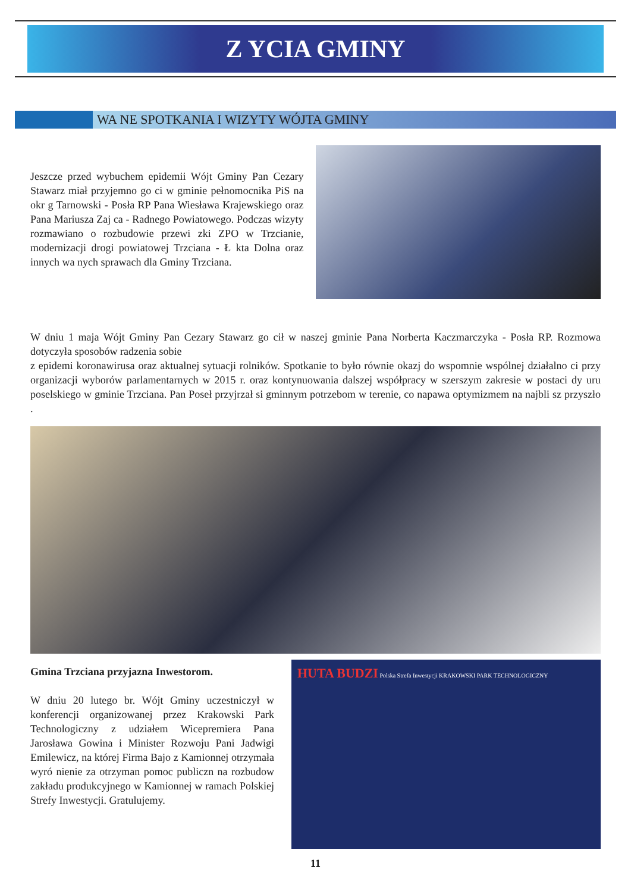Z YCIA GMINY
WA NE SPOTKANIA I WIZYTY WÓJTA GMINY
Jeszcze przed wybuchem epidemii Wójt Gminy Pan Cezary Stawarz miał przyjemno go ci w gminie pełnomocnika PiS na okr g Tarnowski - Posła RP Pana Wiesława Krajewskiego oraz Pana Mariusza Zaj ca - Radnego Powiatowego. Podczas wizyty rozmawiano o rozbudowie przewi zki ZPO w Trzcianie, modernizacji drogi powiatowej Trzciana - Ł kta Dolna oraz innych wa nych sprawach dla Gminy Trzciana.
W dniu 1 maja Wójt Gminy Pan Cezary Stawarz go cił w naszej gminie Pana Norberta Kaczmarczyka - Posła RP. Rozmowa dotyczyła sposobów radzenia sobie
z epidemi koronawirusa oraz aktualnej sytuacji rolników. Spotkanie to było równie okazj do wspomnie wspólnej działalno ci przy organizacji wyborów parlamentarnych w 2015 r. oraz kontynuowania dalszej współpracy w szerszym zakresie w postaci dy uru poselskiego w gminie Trzciana. Pan Poseł przyjrzał si gminnym potrzebom w terenie, co napawa optymizmem na najbli sz przyszło .
Gmina Trzciana przyjazna Inwestorom.
W dniu 20 lutego br. Wójt Gminy uczestniczył w konferencji organizowanej przez Krakowski Park Technologiczny z udziałem Wicepremiera Pana Jarosława Gowina i Minister Rozwoju Pani Jadwigi Emilewicz, na której Firma Bajo z Kamionnej otrzymała wyró nienie za otrzyman pomoc publiczn na rozbudow zakładu produkcyjnego w Kamionnej w ramach Polskiej Strefy Inwestycji. Gratulujemy.
HUTA BUDZI Polska Strefa Inwestycji KRAKOWSKI PARK TECHNOLOGICZNY
11